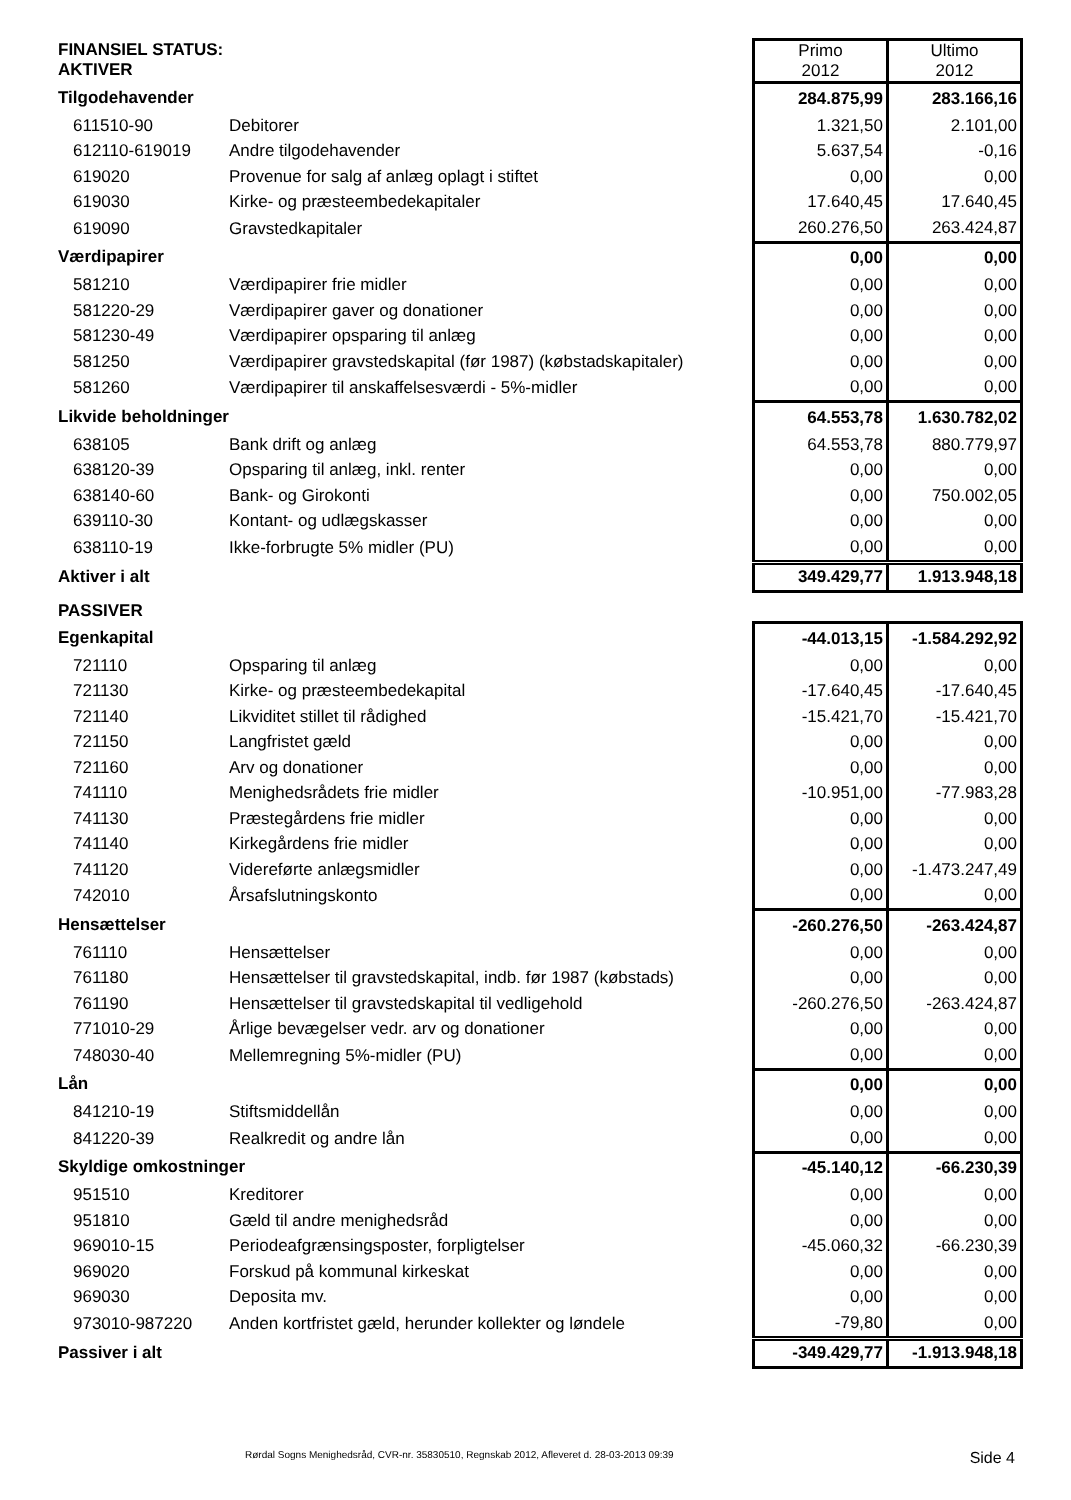| FINANSIEL STATUS: AKTIVER | | Primo 2012 | Ultimo 2012 |
| Tilgodehavender | | 284.875,99 | 283.166,16 |
| 611510-90 | Debitorer | 1.321,50 | 2.101,00 |
| 612110-619019 | Andre tilgodehavender | 5.637,54 | -0,16 |
| 619020 | Provenue for salg af anlæg oplagt i stiftet | 0,00 | 0,00 |
| 619030 | Kirke- og præsteembedekapitaler | 17.640,45 | 17.640,45 |
| 619090 | Gravstedkapitaler | 260.276,50 | 263.424,87 |
| Værdipapirer | | 0,00 | 0,00 |
| 581210 | Værdipapirer frie midler | 0,00 | 0,00 |
| 581220-29 | Værdipapirer gaver og donationer | 0,00 | 0,00 |
| 581230-49 | Værdipapirer opsparing til anlæg | 0,00 | 0,00 |
| 581250 | Værdipapirer gravstedskapital (før 1987) (købstadskapitaler) | 0,00 | 0,00 |
| 581260 | Værdipapirer til anskaffelsesværdi - 5%-midler | 0,00 | 0,00 |
| Likvide beholdninger | | 64.553,78 | 1.630.782,02 |
| 638105 | Bank drift og anlæg | 64.553,78 | 880.779,97 |
| 638120-39 | Opsparing til anlæg, inkl. renter | 0,00 | 0,00 |
| 638140-60 | Bank- og Girokonti | 0,00 | 750.002,05 |
| 639110-30 | Kontant- og udlægskasser | 0,00 | 0,00 |
| 638110-19 | Ikke-forbrugte 5% midler (PU) | 0,00 | 0,00 |
| Aktiver i alt | | 349.429,77 | 1.913.948,18 |
| PASSIVER | | | |
| Egenkapital | | -44.013,15 | -1.584.292,92 |
| 721110 | Opsparing til anlæg | 0,00 | 0,00 |
| 721130 | Kirke- og præsteembedekapital | -17.640,45 | -17.640,45 |
| 721140 | Likviditet stillet til rådighed | -15.421,70 | -15.421,70 |
| 721150 | Langfristet gæld | 0,00 | 0,00 |
| 721160 | Arv og donationer | 0,00 | 0,00 |
| 741110 | Menighedsrådets frie midler | -10.951,00 | -77.983,28 |
| 741130 | Præstegårdens frie midler | 0,00 | 0,00 |
| 741140 | Kirkegårdens frie midler | 0,00 | 0,00 |
| 741120 | Videreførte anlægsmidler | 0,00 | -1.473.247,49 |
| 742010 | Årsafslutningskonto | 0,00 | 0,00 |
| Hensættelser | | -260.276,50 | -263.424,87 |
| 761110 | Hensættelser | 0,00 | 0,00 |
| 761180 | Hensættelser til gravstedskapital, indb. før 1987 (købstads) | 0,00 | 0,00 |
| 761190 | Hensættelser til gravstedskapital til vedligehold | -260.276,50 | -263.424,87 |
| 771010-29 | Årlige bevægelser vedr. arv og donationer | 0,00 | 0,00 |
| 748030-40 | Mellemregning 5%-midler (PU) | 0,00 | 0,00 |
| Lån | | 0,00 | 0,00 |
| 841210-19 | Stiftsmiddellån | 0,00 | 0,00 |
| 841220-39 | Realkredit og andre lån | 0,00 | 0,00 |
| Skyldige omkostninger | | -45.140,12 | -66.230,39 |
| 951510 | Kreditorer | 0,00 | 0,00 |
| 951810 | Gæld til andre menighedsråd | 0,00 | 0,00 |
| 969010-15 | Periodeafgrænsingsposter, forpligtelser | -45.060,32 | -66.230,39 |
| 969020 | Forskud på kommunal kirkeskat | 0,00 | 0,00 |
| 969030 | Deposita mv. | 0,00 | 0,00 |
| 973010-987220 | Anden kortfristet gæld, herunder kollekter og løndele | -79,80 | 0,00 |
| Passiver i alt | | -349.429,77 | -1.913.948,18 |
Rørdal Sogns Menighedsråd, CVR-nr. 35830510, Regnskab 2012, Afleveret d. 28-03-2013 09:39 Side 4